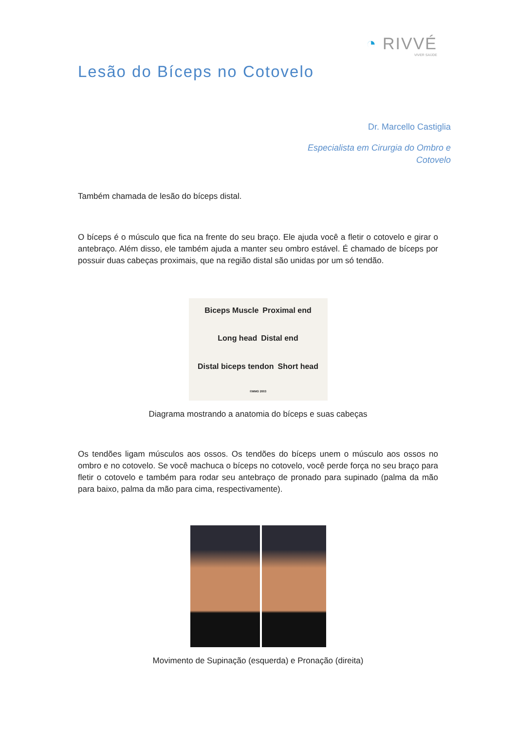◔ RIVVÉ
VIVER SAÚDE
Lesão do Bíceps no Cotovelo
Dr. Marcello Castiglia
Especialista em Cirurgia do Ombro e
Cotovelo
Também chamada de lesão do bíceps distal.
O bíceps é o músculo que fica na frente do seu braço. Ele ajuda você a fletir o cotovelo e girar o antebraço. Além disso, ele também ajuda a manter seu ombro estável. É chamado de bíceps por possuir duas cabeças proximais, que na região distal são unidas por um só tendão.
Biceps Muscle Proximal end Long head Distal end Distal biceps tendon Short head ©MMG 2003
Diagrama mostrando a anatomia do bíceps e suas cabeças
Os tendões ligam músculos aos ossos. Os tendões do bíceps unem o músculo aos ossos no ombro e no cotovelo. Se você machuca o bíceps no cotovelo, você perde força no seu braço para fletir o cotovelo e também para rodar seu antebraço de pronado para supinado (palma da mão para baixo, palma da mão para cima, respectivamente).
Movimento de Supinação (esquerda) e Pronação (direita)